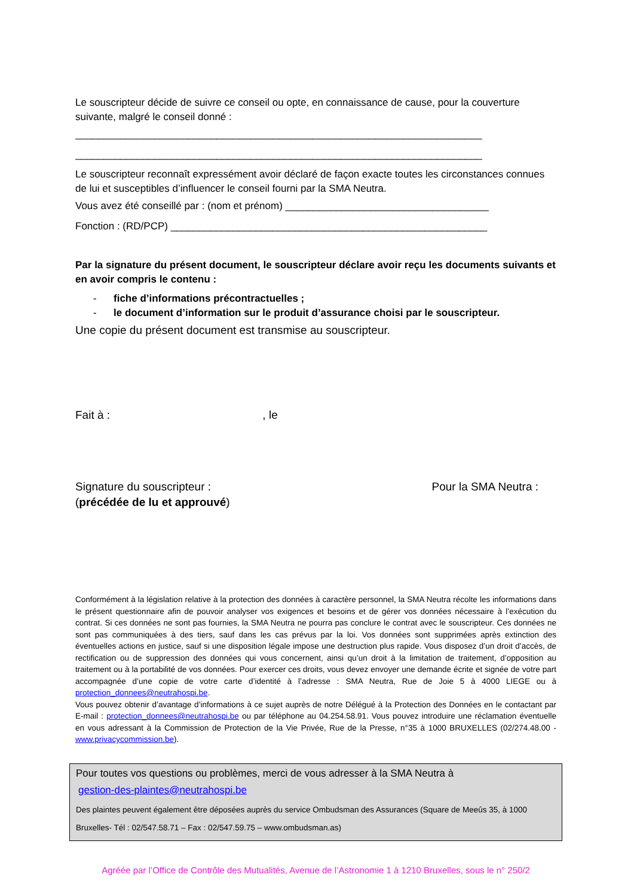Le souscripteur décide de suivre ce conseil ou opte, en connaissance de cause, pour la couverture suivante, malgré le conseil donné :
________________________________________________________________________
________________________________________________________________________
Le souscripteur reconnaît expressément avoir déclaré de façon exacte toutes les circonstances connues de lui et susceptibles d’influencer le conseil fourni par la SMA Neutra.
Vous avez été conseillé par : (nom et prénom) ____________________________________
Fonction : (RD/PCP) ________________________________________________________
Par la signature du présent document, le souscripteur déclare avoir reçu les documents suivants et en avoir compris le contenu :
- fiche d’informations précontractuelles ;
- le document d’information sur le produit d’assurance choisi par le souscripteur.
Une copie du présent document est transmise au souscripteur.
Fait à : , le
Signature du souscripteur :
(précédée de lu et approuvé)
Pour la SMA Neutra :
Conformément à la législation relative à la protection des données à caractère personnel, la SMA Neutra récolte les informations dans le présent questionnaire afin de pouvoir analyser vos exigences et besoins et de gérer vos données nécessaire à l’exécution du contrat. Si ces données ne sont pas fournies, la SMA Neutra ne pourra pas conclure le contrat avec le souscripteur. Ces données ne sont pas communiquées à des tiers, sauf dans les cas prévus par la loi. Vos données sont supprimées après extinction des éventuelles actions en justice, sauf si une disposition légale impose une destruction plus rapide. Vous disposez d’un droit d’accès, de rectification ou de suppression des données qui vous concernent, ainsi qu’un droit à la limitation de traitement, d’opposition au traitement ou à la portabilité de vos données. Pour exercer ces droits, vous devez envoyer une demande écrite et signée de votre part accompagnée d’une copie de votre carte d’identité à l’adresse : SMA Neutra, Rue de Joie 5 à 4000 LIEGE ou à protection_donnees@neutrahospi.be.
Vous pouvez obtenir d’avantage d’informations à ce sujet auprès de notre Délégué à la Protection des Données en le contactant par E-mail : protection_donnees@neutrahospi.be ou par téléphone au 04.254.58.91. Vous pouvez introduire une réclamation éventuelle en vous adressant à la Commission de Protection de la Vie Privée, Rue de la Presse, n°35 à 1000 BRUXELLES (02/274.48.00 - www.privacycommission.be).
Pour toutes vos questions ou problèmes, merci de vous adresser à la SMA Neutra à
gestion-des-plaintes@neutrahospi.be
Des plaintes peuvent également être déposées auprès du service Ombudsman des Assurances (Square de Meeûs 35, à 1000 Bruxelles- Tél : 02/547.58.71 – Fax : 02/547.59.75 – www.ombudsman.as)
Agréée par l’Office de Contrôle des Mutualités, Avenue de l’Astronomie 1 à 1210 Bruxelles, sous le n° 250/2